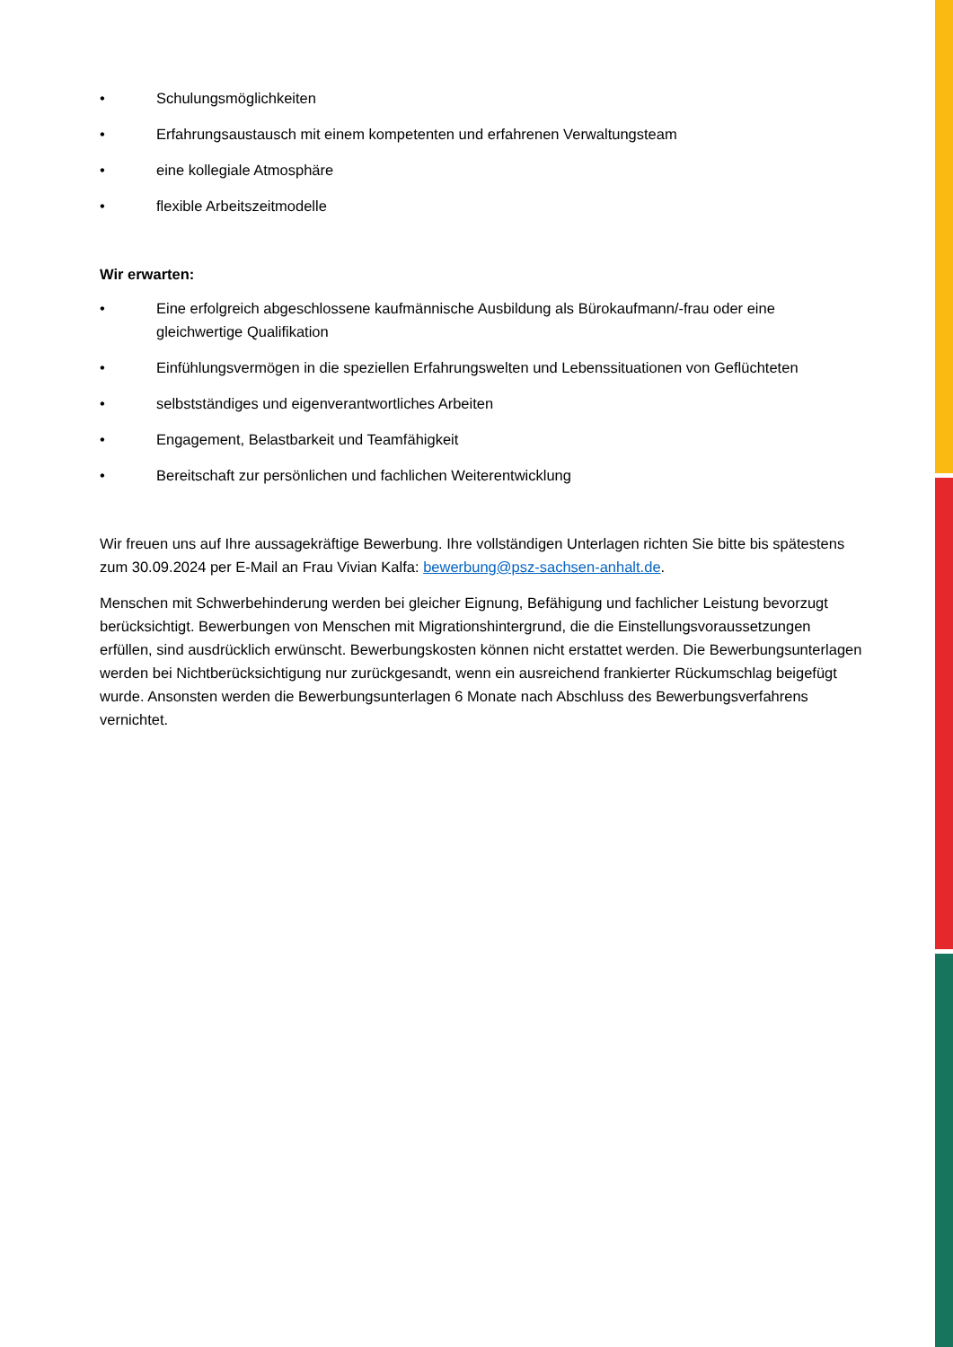• Schulungsmöglichkeiten
• Erfahrungsaustausch mit einem kompetenten und erfahrenen Verwaltungsteam
• eine kollegiale Atmosphäre
• flexible Arbeitszeitmodelle
Wir erwarten:
• Eine erfolgreich abgeschlossene kaufmännische Ausbildung als Bürokaufmann/-frau oder eine gleichwertige Qualifikation
• Einfühlungsvermögen in die speziellen Erfahrungswelten und Lebenssituationen von Geflüchteten
• selbstständiges und eigenverantwortliches Arbeiten
• Engagement, Belastbarkeit und Teamfähigkeit
• Bereitschaft zur persönlichen und fachlichen Weiterentwicklung
Wir freuen uns auf Ihre aussagekräftige Bewerbung. Ihre vollständigen Unterlagen richten Sie bitte bis spätestens zum 30.09.2024 per E-Mail an Frau Vivian Kalfa: bewerbung@psz-sachsen-anhalt.de.
Menschen mit Schwerbehinderung werden bei gleicher Eignung, Befähigung und fachlicher Leistung bevorzugt berücksichtigt. Bewerbungen von Menschen mit Migrationshintergrund, die die Einstellungsvoraussetzungen erfüllen, sind ausdrücklich erwünscht. Bewerbungskosten können nicht erstattet werden. Die Bewerbungsunterlagen werden bei Nichtberücksichtigung nur zurückgesandt, wenn ein ausreichend frankierter Rückumschlag beigefügt wurde. Ansonsten werden die Bewerbungsunterlagen 6 Monate nach Abschluss des Bewerbungsverfahrens vernichtet.